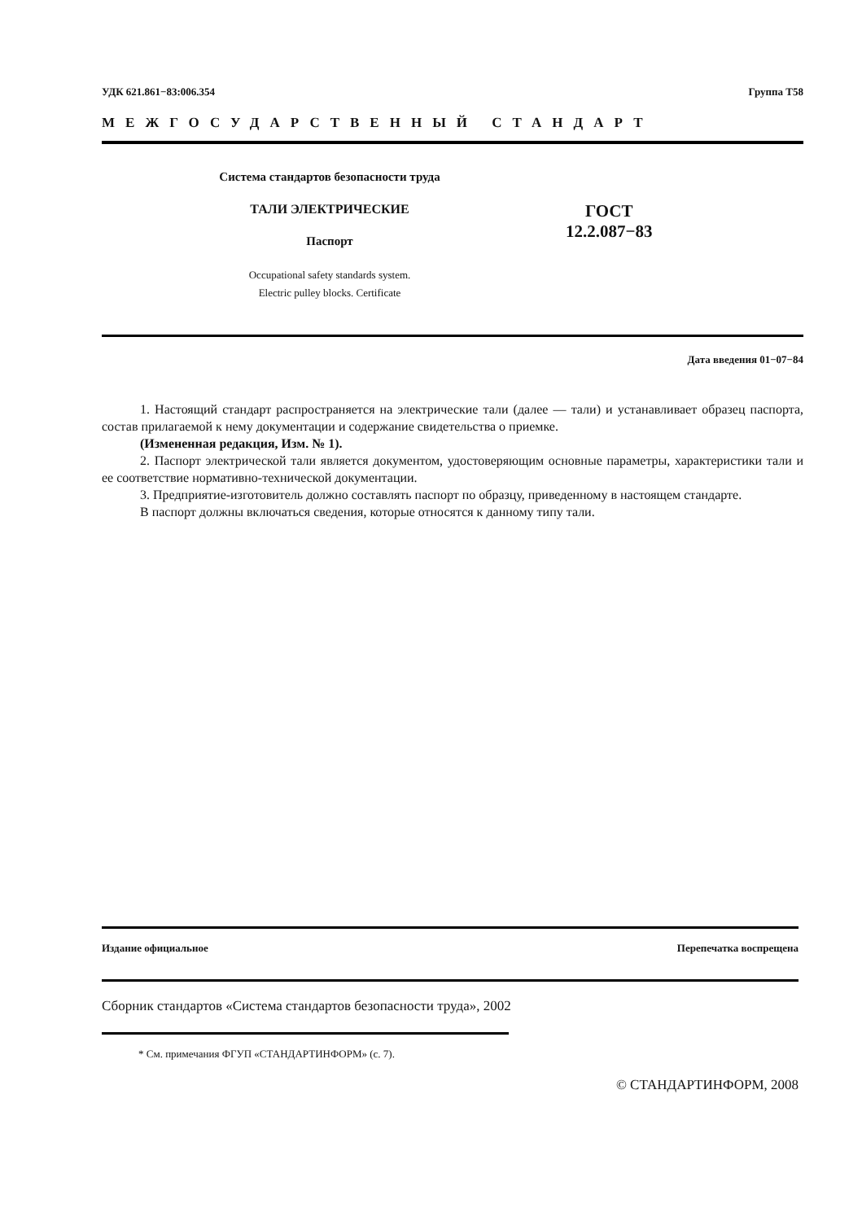УДК 621.861−83:006.354 Группа Т58
МЕЖГОСУДАРСТВЕННЫЙ СТАНДАРТ
Система стандартов безопасности труда
ТАЛИ ЭЛЕКТРИЧЕСКИЕ
Паспорт
Occupational safety standards system.
Electric pulley blocks. Certificate
ГОСТ
12.2.087−83
Дата введения 01−07−84
1. Настоящий стандарт распространяется на электрические тали (далее — тали) и устанавливает образец паспорта, состав прилагаемой к нему документации и содержание свидетельства о приемке.
(Измененная редакция, Изм. № 1).
2. Паспорт электрической тали является документом, удостоверяющим основные параметры, характеристики тали и ее соответствие нормативно-технической документации.
3. Предприятие-изготовитель должно составлять паспорт по образцу, приведенному в настоящем стандарте.
В паспорт должны включаться сведения, которые относятся к данному типу тали.
Издание официальное Перепечатка воспрещена
Сборник стандартов «Система стандартов безопасности труда», 2002
* См. примечания ФГУП «СТАНДАРТИНФОРМ» (с. 7).
© СТАНДАРТИНФОРМ, 2008